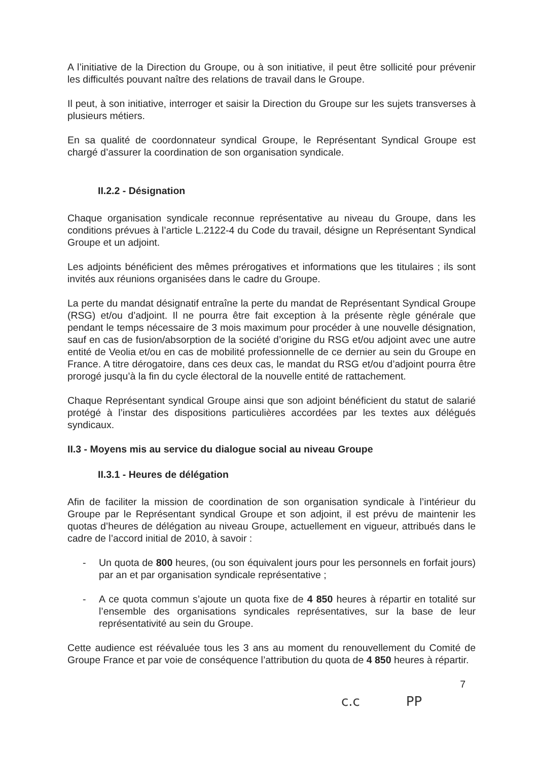A l’initiative de la Direction du Groupe, ou à son initiative, il peut être sollicité pour prévenir les difficultés pouvant naître des relations de travail dans le Groupe.
Il peut, à son initiative, interroger et saisir la Direction du Groupe sur les sujets transverses à plusieurs métiers.
En sa qualité de coordonnateur syndical Groupe, le Représentant Syndical Groupe est chargé d’assurer la coordination de son organisation syndicale.
II.2.2 - Désignation
Chaque organisation syndicale reconnue représentative au niveau du Groupe, dans les conditions prévues à l’article L.2122-4 du Code du travail, désigne un Représentant Syndical Groupe et un adjoint.
Les adjoints bénéficient des mêmes prérogatives et informations que les titulaires ; ils sont invités aux réunions organisées dans le cadre du Groupe.
La perte du mandat désignatif entraîne la perte du mandat de Représentant Syndical Groupe (RSG) et/ou d’adjoint. Il ne pourra être fait exception à la présente règle générale que pendant le temps nécessaire de 3 mois maximum pour procéder à une nouvelle désignation, sauf en cas de fusion/absorption de la société d’origine du RSG et/ou adjoint avec une autre entité de Veolia et/ou en cas de mobilité professionnelle de ce dernier au sein du Groupe en France. A titre dérogatoire, dans ces deux cas, le mandat du RSG et/ou d’adjoint pourra être prorogé jusqu’à la fin du cycle électoral de la nouvelle entité de rattachement.
Chaque Représentant syndical Groupe ainsi que son adjoint bénéficient du statut de salarié protégé à l’instar des dispositions particulières accordées par les textes aux délégués syndicaux.
II.3 - Moyens mis au service du dialogue social au niveau Groupe
II.3.1 - Heures de délégation
Afin de faciliter la mission de coordination de son organisation syndicale à l’intérieur du Groupe par le Représentant syndical Groupe et son adjoint, il est prévu de maintenir les quotas d’heures de délégation au niveau Groupe, actuellement en vigueur, attribués dans le cadre de l’accord initial de 2010, à savoir :
- Un quota de 800 heures, (ou son équivalent jours pour les personnels en forfait jours) par an et par organisation syndicale représentative ;
- A ce quota commun s’ajoute un quota fixe de 4 850 heures à répartir en totalité sur l’ensemble des organisations syndicales représentatives, sur la base de leur représentativité au sein du Groupe.
Cette audience est réévaluée tous les 3 ans au moment du renouvellement du Comité de Groupe France et par voie de conséquence l’attribution du quota de 4 850 heures à répartir.
7
c.c PP